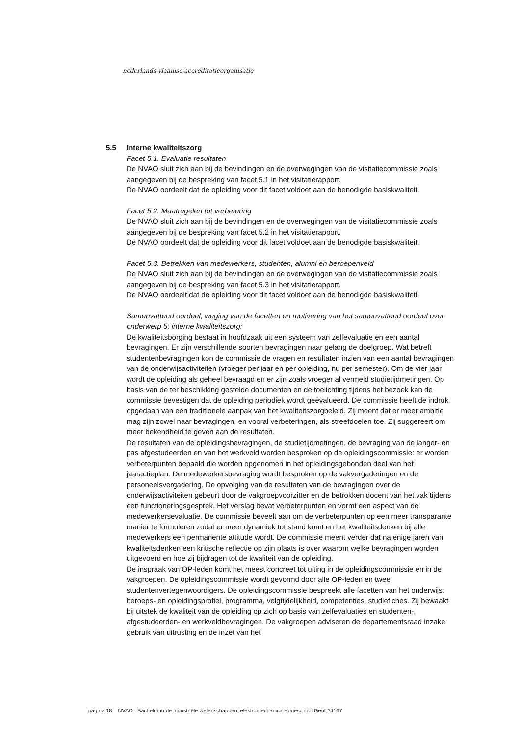nederlands-vlaamse accreditatieorganisatie
5.5 Interne kwaliteitszorg
Facet 5.1. Evaluatie resultaten
De NVAO sluit zich aan bij de bevindingen en de overwegingen van de visitatiecommissie zoals aangegeven bij de bespreking van facet 5.1 in het visitatierapport.
De NVAO oordeelt dat de opleiding voor dit facet voldoet aan de benodigde basiskwaliteit.
Facet 5.2. Maatregelen tot verbetering
De NVAO sluit zich aan bij de bevindingen en de overwegingen van de visitatiecommissie zoals aangegeven bij de bespreking van facet 5.2 in het visitatierapport.
De NVAO oordeelt dat de opleiding voor dit facet voldoet aan de benodigde basiskwaliteit.
Facet 5.3. Betrekken van medewerkers, studenten, alumni en beroepenveld
De NVAO sluit zich aan bij de bevindingen en de overwegingen van de visitatiecommissie zoals aangegeven bij de bespreking van facet 5.3 in het visitatierapport.
De NVAO oordeelt dat de opleiding voor dit facet voldoet aan de benodigde basiskwaliteit.
Samenvattend oordeel, weging van de facetten en motivering van het samenvattend oordeel over onderwerp 5: interne kwaliteitszorg:
De kwaliteitsborging bestaat in hoofdzaak uit een systeem van zelfevaluatie en een aantal bevragingen. Er zijn verschillende soorten bevragingen naar gelang de doelgroep. Wat betreft studentenbevragingen kon de commissie de vragen en resultaten inzien van een aantal bevragingen van de onderwijsactiviteiten (vroeger per jaar en per opleiding, nu per semester). Om de vier jaar wordt de opleiding als geheel bevraagd en er zijn zoals vroeger al vermeld studietijdmetingen. Op basis van de ter beschikking gestelde documenten en de toelichting tijdens het bezoek kan de commissie bevestigen dat de opleiding periodiek wordt geëvalueerd. De commissie heeft de indruk opgedaan van een traditionele aanpak van het kwaliteitszorgbeleid. Zij meent dat er meer ambitie mag zijn zowel naar bevragingen, en vooral verbeteringen, als streefdoelen toe. Zij suggereert om meer bekendheid te geven aan de resultaten.
De resultaten van de opleidingsbevragingen, de studietijdmetingen, de bevraging van de langer- en pas afgestudeerden en van het werkveld worden besproken op de opleidingscommissie: er worden verbeterpunten bepaald die worden opgenomen in het opleidingsgebonden deel van het jaaractieplan. De medewerkersbevraging wordt besproken op de vakvergaderingen en de personeelsvergadering. De opvolging van de resultaten van de bevragingen over de onderwijsactiviteiten gebeurt door de vakgroepvoorzitter en de betrokken docent van het vak tijdens een functioneringsgesprek. Het verslag bevat verbeterpunten en vormt een aspect van de medewerkersevaluatie. De commissie beveelt aan om de verbeterpunten op een meer transparante manier te formuleren zodat er meer dynamiek tot stand komt en het kwaliteitsdenken bij alle medewerkers een permanente attitude wordt. De commissie meent verder dat na enige jaren van kwaliteitsdenken een kritische reflectie op zijn plaats is over waarom welke bevragingen worden uitgevoerd en hoe zij bijdragen tot de kwaliteit van de opleiding.
De inspraak van OP-leden komt het meest concreet tot uiting in de opleidingscommissie en in de vakgroepen. De opleidingscommissie wordt gevormd door alle OP-leden en twee studentenvertegenwoordigers. De opleidingscommissie bespreekt alle facetten van het onderwijs: beroeps- en opleidingsprofiel, programma, volgtijdelijkheid, competenties, studiefiches. Zij bewaakt bij uitstek de kwaliteit van de opleiding op zich op basis van zelfevaluaties en studenten-, afgestudeerden- en werkveldbevragingen. De vakgroepen adviseren de departementsraad inzake gebruik van uitrusting en de inzet van het
pagina 18 NVAO | Bachelor in de industriële wetenschappen: elektromechanica Hogeschool Gent #4167